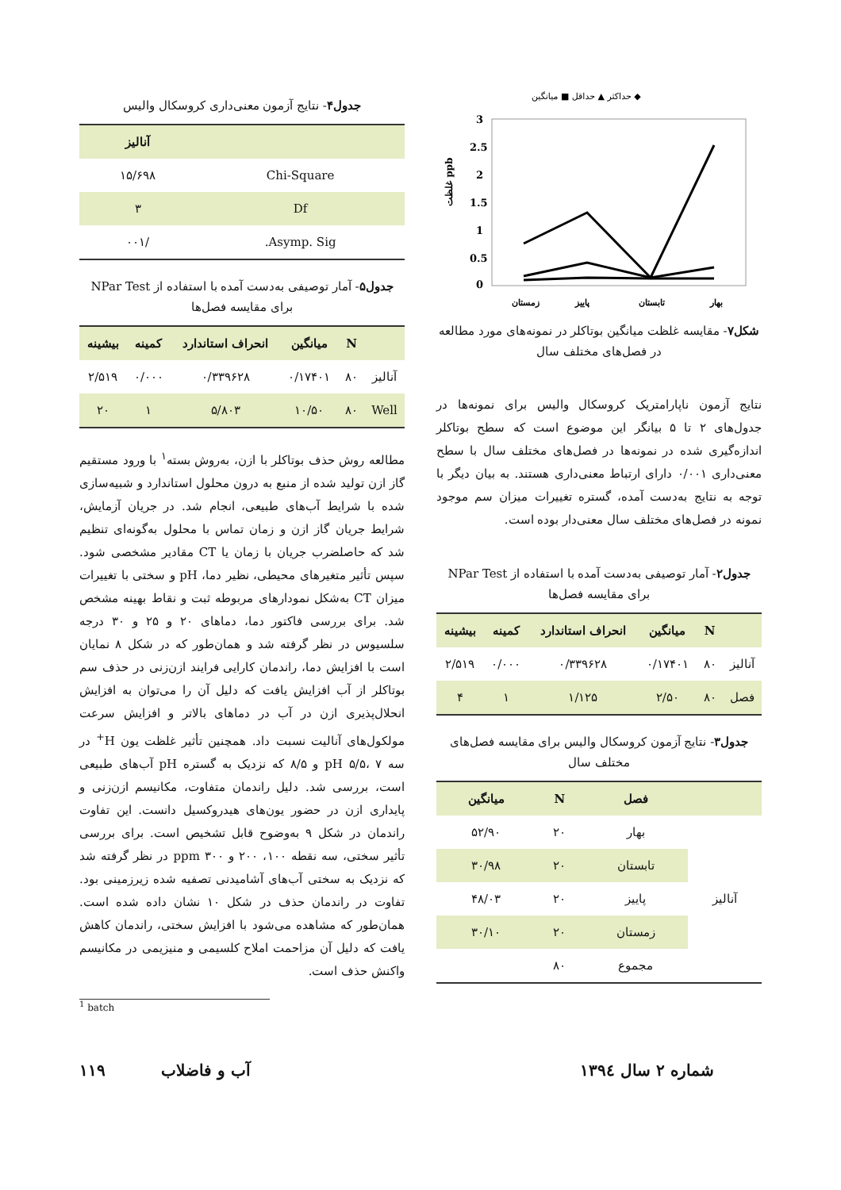حداکثر ▲ حداقل ■ میانگین ◆
3
2.5
2
1.5
1
0.5
0
زمستان
پاییز
تابستان
بهار
غلظت ppb
شکل۷- مقایسه غلظت میانگین بوتاکلر در نمونه‌های مورد مطالعه در فصل‌های مختلف سال
نتایج آزمون ناپارامتریک کروسکال والیس برای نمونه‌ها در جدول‌های ۲ تا ۵ بیانگر این موضوع است که سطح بوتاکلر اندازه‌گیری شده در نمونه‌ها در فصل‌های مختلف سال با سطح معنی‌داری ۰/۰۰۱ دارای ارتباط معنی‌داری هستند. به بیان دیگر با توجه به نتایج به‌دست آمده، گستره تغییرات میزان سم موجود نمونه در فصل‌های مختلف سال معنی‌دار بوده است.
جدول۲- آمار توصیفی به‌دست آمده با استفاده از NPar Test برای مقایسه فصل‌ها
| | N | میانگین | انحراف استاندارد | کمینه | بیشینه |
| --- | --- | --- | --- | --- | --- |
| آنالیز | ۸۰ | ۰/۱۷۴۰۱ | ۰/۳۳۹۶۲۸ | ۰/۰۰۰ | ۲/۵۱۹ |
| فصل | ۸۰ | ۲/۵۰ | ۱/۱۲۵ | ۱ | ۴ |
جدول۳- نتایج آزمون کروسکال والیس برای مقایسه فصل‌های مختلف سال
| | فصل | N | میانگین |
| --- | --- | --- | --- |
| آنالیز | بهار | ۲۰ | ۵۲/۹۰ |
| | تابستان | ۲۰ | ۳۰/۹۸ |
| | پاییز | ۲۰ | ۴۸/۰۳ |
| | زمستان | ۲۰ | ۳۰/۱۰ |
| | مجموع | ۸۰ | |
جدول۴- نتایج آزمون معنی‌داری کروسکال والیس
| | آنالیز |
| --- | --- |
| Chi-Square | ۱۵/۶۹۸ |
| Df | ۳ |
| Asymp. Sig. | /۰۰۱ |
جدول۵- آمار توصیفی به‌دست آمده با استفاده از NPar Test برای مقایسه فصل‌ها
| | N | میانگین | انحراف استاندارد | کمینه | بیشینه |
| --- | --- | --- | --- | --- | --- |
| آنالیز | ۸۰ | ۰/۱۷۴۰۱ | ۰/۳۳۹۶۲۸ | ۰/۰۰۰ | ۲/۵۱۹ |
| Well | ۸۰ | ۱۰/۵۰ | ۵/۸۰۳ | ۱ | ۲۰ |
مطالعه روش حذف بوتاکلر با ازن، به‌روش بسته<sup>۱</sup> با ورود مستقیم گاز ازن تولید شده از منبع به درون محلول استاندارد و شبیه‌سازی شده با شرایط آب‌های طبیعی، انجام شد. در جریان آزمایش، شرایط جریان گاز ازن و زمان تماس با محلول به‌گونه‌ای تنظیم شد که حاصلضرب جریان با زمان یا CT مقادیر مشخصی شود. سپس تأثیر متغیرهای محیطی، نظیر دما، pH و سختی با تغییرات میزان CT به‌شکل نمودارهای مربوطه ثبت و نقاط بهینه مشخص شد. برای بررسی فاکتور دما، دماهای ۲۰ و ۲۵ و ۳۰ درجه سلسیوس در نظر گرفته شد و همان‌طور که در شکل ۸ نمایان است با افزایش دما، راندمان کارایی فرایند ازن‌زنی در حذف سم بوتاکلر از آب افزایش یافت که دلیل آن را می‌توان به افزایش انحلال‌پذیری ازن در آب در دماهای بالاتر و افزایش سرعت مولکول‌های آنالیت نسبت داد. همچنین تأثیر غلظت یون H<sup>+</sup> در سه pH ۵/۵، ۷ و ۸/۵ که نزدیک به گستره pH آب‌های طبیعی است، بررسی شد. دلیل راندمان متفاوت، مکانیسم ازن‌زنی و پایداری ازن در حضور یون‌های هیدروکسیل دانست. این تفاوت راندمان در شکل ۹ به‌وضوح قابل تشخیص است. برای بررسی تأثیر سختی، سه نقطه ۱۰۰، ۲۰۰ و ۳۰۰ ppm در نظر گرفته شد که نزدیک به سختی آب‌های آشامیدنی تصفیه شده زیرزمینی بود. تفاوت در راندمان حذف در شکل ۱۰ نشان داده شده است. همان‌طور که مشاهده می‌شود با افزایش سختی، راندمان کاهش یافت که دلیل آن مزاحمت املاح کلسیمی و منیزیمی در مکانیسم واکنش حذف است.
<sup>1</sup> batch
شماره ۲ سال ۱۳۹٤ آب و فاضلاب ۱۱۹